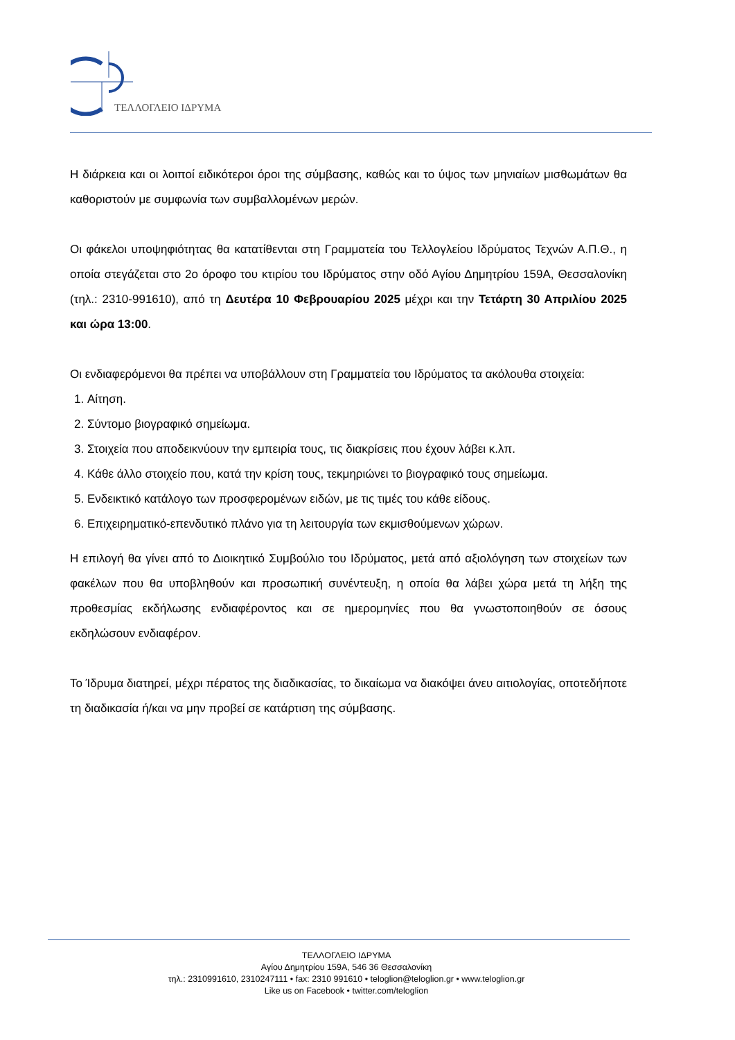ΤΕΛΛΟΓΛΕΙΟ ΙΔΡΥΜΑ
Η διάρκεια και οι λοιποί ειδικότεροι όροι της σύμβασης, καθώς και το ύψος των μηνιαίων μισθωμάτων θα καθοριστούν με συμφωνία των συμβαλλομένων μερών.
Οι φάκελοι υποψηφιότητας θα κατατίθενται στη Γραμματεία του Τελλογλείου Ιδρύματος Τεχνών Α.Π.Θ., η οποία στεγάζεται στο 2ο όροφο του κτιρίου του Ιδρύματος στην οδό Αγίου Δημητρίου 159Α, Θεσσαλονίκη (τηλ.: 2310-991610), από τη Δευτέρα 10 Φεβρουαρίου 2025 μέχρι και την Τετάρτη 30 Απριλίου 2025 και ώρα 13:00.
Οι ενδιαφερόμενοι θα πρέπει να υποβάλλουν στη Γραμματεία του Ιδρύματος τα ακόλουθα στοιχεία:
1. Αίτηση.
2. Σύντομο βιογραφικό σημείωμα.
3. Στοιχεία που αποδεικνύουν την εμπειρία τους, τις διακρίσεις που έχουν λάβει κ.λπ.
4. Κάθε άλλο στοιχείο που, κατά την κρίση τους, τεκμηριώνει το βιογραφικό τους σημείωμα.
5. Ενδεικτικό κατάλογο των προσφερομένων ειδών, με τις τιμές του κάθε είδους.
6. Επιχειρηματικό-επενδυτικό πλάνο για τη λειτουργία των εκμισθούμενων χώρων.
Η επιλογή θα γίνει από το Διοικητικό Συμβούλιο του Ιδρύματος, μετά από αξιολόγηση των στοιχείων των φακέλων που θα υποβληθούν και προσωπική συνέντευξη, η οποία θα λάβει χώρα μετά τη λήξη της προθεσμίας εκδήλωσης ενδιαφέροντος και σε ημερομηνίες που θα γνωστοποιηθούν σε όσους εκδηλώσουν ενδιαφέρον.
Το Ίδρυμα διατηρεί, μέχρι πέρατος της διαδικασίας, το δικαίωμα να διακόψει άνευ αιτιολογίας, οποτεδήποτε τη διαδικασία ή/και να μην προβεί σε κατάρτιση της σύμβασης.
ΤΕΛΛΟΓΛΕΙΟ ΙΔΡΥΜΑ
Αγίου Δημητρίου 159Α, 546 36 Θεσσαλονίκη
τηλ.: 2310991610, 2310247111 • fax: 2310 991610 • teloglion@teloglion.gr • www.teloglion.gr
Like us on Facebook • twitter.com/teloglion